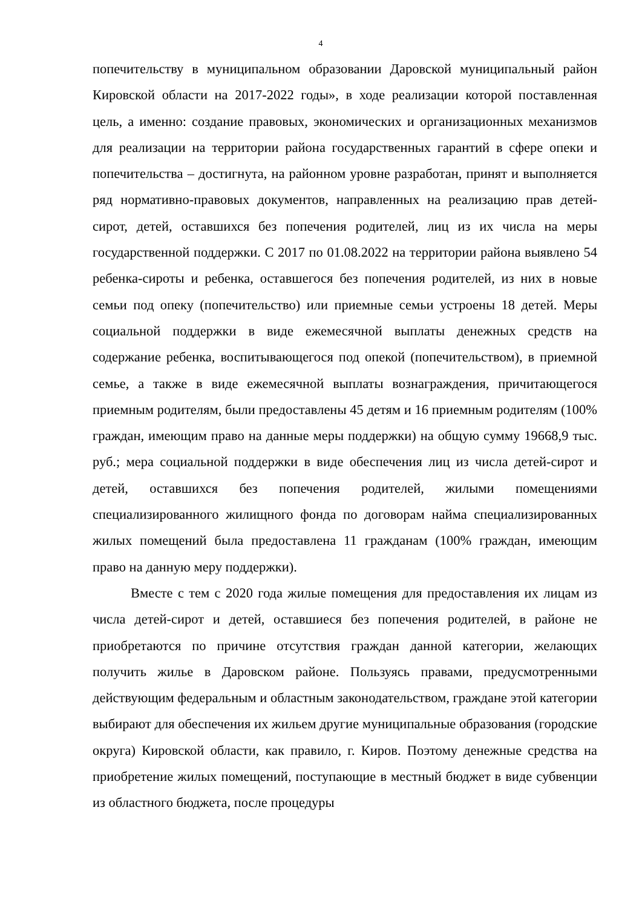4
попечительству в муниципальном образовании Даровской муниципальный район Кировской области на 2017-2022 годы», в ходе реализации которой поставленная цель, а именно: создание правовых, экономических и организационных механизмов для реализации на территории района государственных гарантий в сфере опеки и попечительства – достигнута, на районном уровне разработан, принят и выполняется ряд нормативно-правовых документов, направленных на реализацию прав детей-сирот, детей, оставшихся без попечения родителей, лиц из их числа на меры государственной поддержки. С 2017 по 01.08.2022 на территории района выявлено 54 ребенка-сироты и ребенка, оставшегося без попечения родителей, из них в новые семьи под опеку (попечительство) или приемные семьи устроены 18 детей. Меры социальной поддержки в виде ежемесячной выплаты денежных средств на содержание ребенка, воспитывающегося под опекой (попечительством), в приемной семье, а также в виде ежемесячной выплаты вознаграждения, причитающегося приемным родителям, были предоставлены 45 детям и 16 приемным родителям (100% граждан, имеющим право на данные меры поддержки) на общую сумму 19668,9 тыс. руб.; мера социальной поддержки в виде обеспечения лиц из числа детей-сирот и детей, оставшихся без попечения родителей, жилыми помещениями специализированного жилищного фонда по договорам найма специализированных жилых помещений была предоставлена 11 гражданам (100% граждан, имеющим право на данную меру поддержки).
Вместе с тем с 2020 года жилые помещения для предоставления их лицам из числа детей-сирот и детей, оставшиеся без попечения родителей, в районе не приобретаются по причине отсутствия граждан данной категории, желающих получить жилье в Даровском районе. Пользуясь правами, предусмотренными действующим федеральным и областным законодательством, граждане этой категории выбирают для обеспечения их жильем другие муниципальные образования (городские округа) Кировской области, как правило, г. Киров. Поэтому денежные средства на приобретение жилых помещений, поступающие в местный бюджет в виде субвенции из областного бюджета, после процедуры